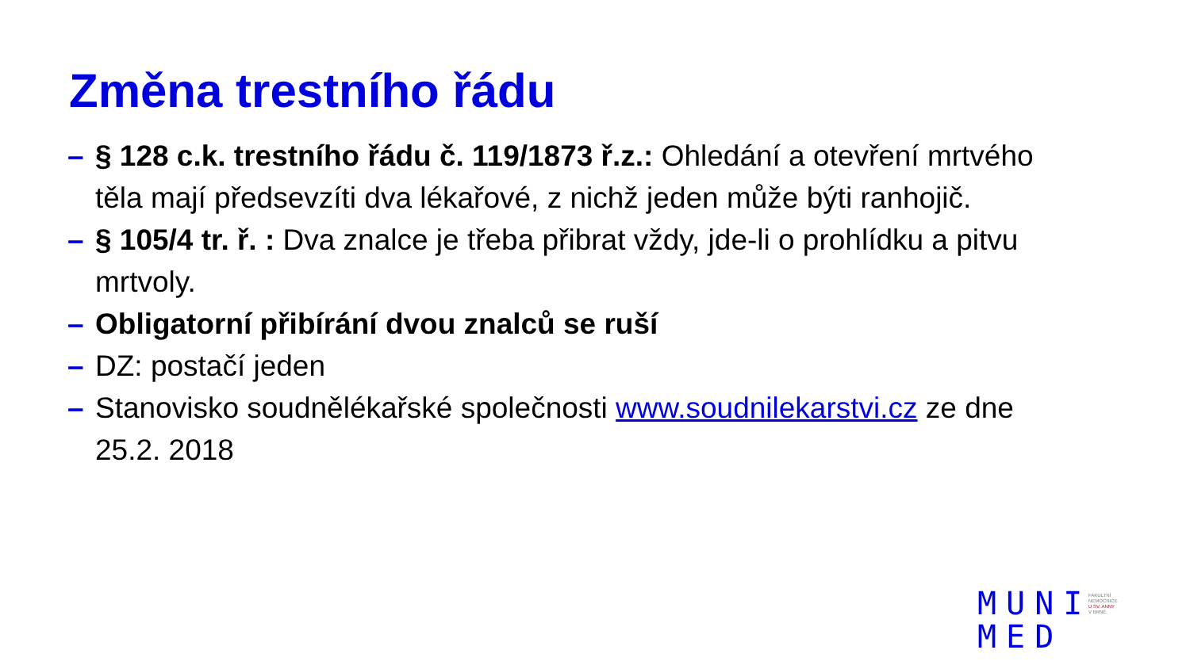Změna trestního řádu
– § 128 c.k. trestního řádu č. 119/1873 ř.z.: Ohledání a otevření mrtvého těla mají předsevzíti dva lékařové, z nichž jeden může býti ranhojič.
– § 105/4 tr. ř. : Dva znalce je třeba přibrat vždy, jde-li o prohlídku a pitvu mrtvoly.
– Obligatorní přibírání dvou znalců se ruší
– DZ: postačí jeden
– Stanovisko soudnělékařské společnosti www.soudnilekarstvi.cz ze dne 25.2. 2018
MUNI
MED
FAKULTNÍ
NEMOCNICE
U SV. ANNY
V BRNĚ